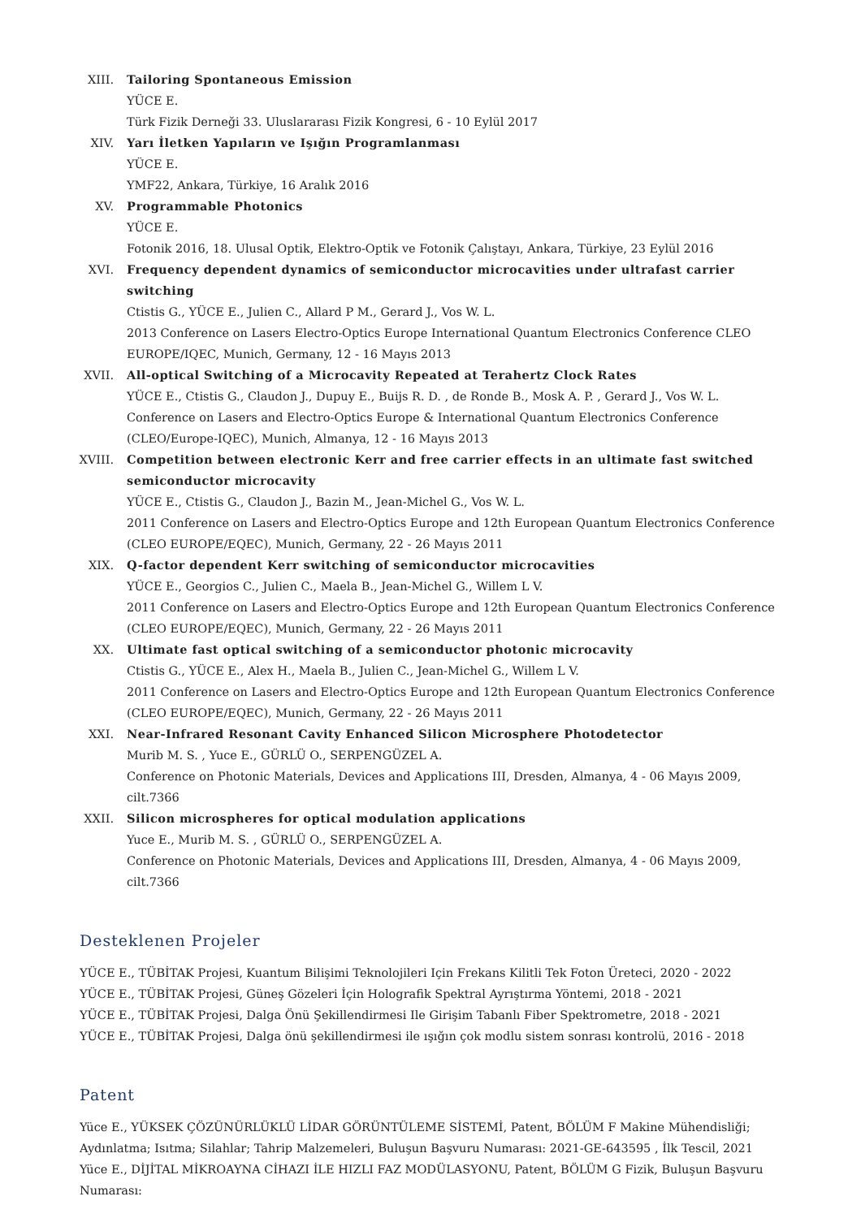XIII. Tailoring Spontaneous Emission
YÜCE E.
Türk Fizik Derneği 33. Uluslararası Fizik Kongresi, 6 - 10 Eylül 2017
XIV. Yarı İletken Yapıların ve Işığın Programlanması
YÜCE E.
YMF22, Ankara, Türkiye, 16 Aralık 2016
XV. Programmable Photonics
YÜCE E.
Fotonik 2016, 18. Ulusal Optik, Elektro-Optik ve Fotonik Çalıştayı, Ankara, Türkiye, 23 Eylül 2016
XVI. Frequency dependent dynamics of semiconductor microcavities under ultrafast carrier switching
Ctistis G., YÜCE E., Julien C., Allard P M., Gerard J., Vos W. L.
2013 Conference on Lasers Electro-Optics Europe International Quantum Electronics Conference CLEO EUROPE/IQEC, Munich, Germany, 12 - 16 Mayıs 2013
XVII. All-optical Switching of a Microcavity Repeated at Terahertz Clock Rates
YÜCE E., Ctistis G., Claudon J., Dupuy E., Buijs R. D. , de Ronde B., Mosk A. P. , Gerard J., Vos W. L.
Conference on Lasers and Electro-Optics Europe & International Quantum Electronics Conference (CLEO/Europe-IQEC), Munich, Almanya, 12 - 16 Mayıs 2013
XVIII.
Competition between electronic Kerr and free carrier effects in an ultimate fast switched semiconductor microcavity
YÜCE E., Ctistis G., Claudon J., Bazin M., Jean-Michel G., Vos W. L.
2011 Conference on Lasers and Electro-Optics Europe and 12th European Quantum Electronics Conference (CLEO EUROPE/EQEC), Munich, Germany, 22 - 26 Mayıs 2011
XIX. Q-factor dependent Kerr switching of semiconductor microcavities
YÜCE E., Georgios C., Julien C., Maela B., Jean-Michel G., Willem L V.
2011 Conference on Lasers and Electro-Optics Europe and 12th European Quantum Electronics Conference (CLEO EUROPE/EQEC), Munich, Germany, 22 - 26 Mayıs 2011
XX. Ultimate fast optical switching of a semiconductor photonic microcavity
Ctistis G., YÜCE E., Alex H., Maela B., Julien C., Jean-Michel G., Willem L V.
2011 Conference on Lasers and Electro-Optics Europe and 12th European Quantum Electronics Conference (CLEO EUROPE/EQEC), Munich, Germany, 22 - 26 Mayıs 2011
XXI. Near-Infrared Resonant Cavity Enhanced Silicon Microsphere Photodetector
Murib M. S. , Yuce E., GÜRLÜ O., SERPENGÜZEL A.
Conference on Photonic Materials, Devices and Applications III, Dresden, Almanya, 4 - 06 Mayıs 2009, cilt.7366
XXII. Silicon microspheres for optical modulation applications
Yuce E., Murib M. S. , GÜRLÜ O., SERPENGÜZEL A.
Conference on Photonic Materials, Devices and Applications III, Dresden, Almanya, 4 - 06 Mayıs 2009, cilt.7366
Desteklenen Projeler
YÜCE E., TÜBİTAK Projesi, Kuantum Bilişimi Teknolojileri Için Frekans Kilitli Tek Foton Üreteci, 2020 - 2022
YÜCE E., TÜBİTAK Projesi, Güneş Gözeleri İçin Holografik Spektral Ayrıştırma Yöntemi, 2018 - 2021
YÜCE E., TÜBİTAK Projesi, Dalga Önü Şekillendirmesi Ile Girişim Tabanlı Fiber Spektrometre, 2018 - 2021
YÜCE E., TÜBİTAK Projesi, Dalga önü şekillendirmesi ile ışığın çok modlu sistem sonrası kontrolü, 2016 - 2018
Patent
Yüce E., YÜKSEK ÇÖZÜNÜRLÜKLÜ LİDAR GÖRÜNTÜLEME SİSTEMİ, Patent, BÖLÜM F Makine Mühendisliği; Aydınlatma; Isıtma; Silahlar; Tahrip Malzemeleri, Buluşun Başvuru Numarası: 2021-GE-643595 , İlk Tescil, 2021
Yüce E., DİJİTAL MİKROAYNA CİHAZI İLE HIZLI FAZ MODÜLASYONU, Patent, BÖLÜM G Fizik, Buluşun Başvuru Numarası: